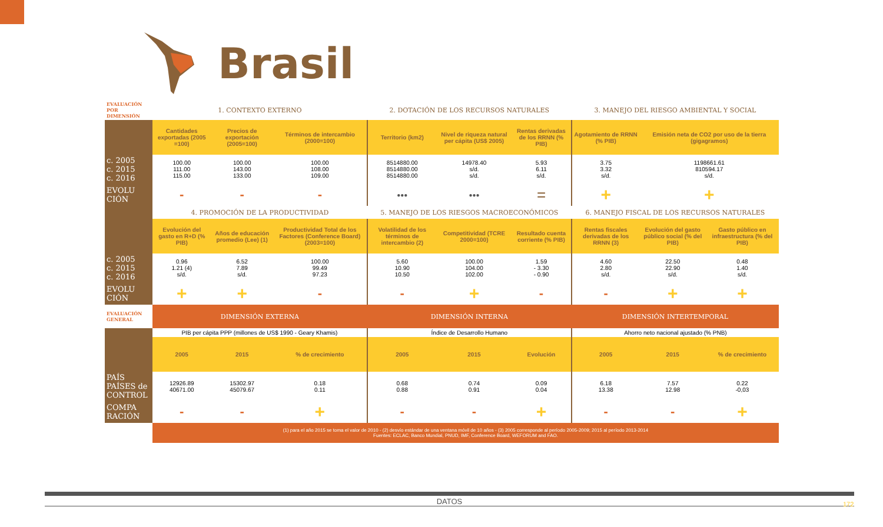Brasil
| EVALUACIÓN POR DIMENSIÓN | 1. CONTEXTO EXTERNO | | | 2. DOTACIÓN DE LOS RECURSOS NATURALES | | | 3. MANEJO DEL RIESGO AMBIENTAL Y SOCIAL | | |
| | Cantidades exportadas (2005 =100) | Precios de exportación (2005=100) | Términos de intercambio (2000=100) | Territorio (km2) | Nivel de riqueza natural per cápita (US$ 2005) | Rentas derivadas de los RRNN (% PIB) | Agotamiento de RRNN (% PIB) | Emisión neta de CO2 por uso de la tierra (gigagramos) | |
| c. 2005 c. 2015 c. 2016 | 100.00 111.00 115.00 | 100.00 143.00 133.00 | 100.00 108.00 109.00 | 8514880.00 8514880.00 8514880.00 | 14978.40 s/d. s/d. | 5.93 6.11 s/d. | 3.75 3.32 s/d. | 1198661.61 810594.17 s/d. | |
| EVOLU CIÓN | - | - | - | ●●● | ●●● | = | + | + | |
| | 4. PROMOCIÓN DE LA PRODUCTIVIDAD | | | 5. MANEJO DE LOS RIESGOS MACROECONÓMICOS | | | 6. MANEJO FISCAL DE LOS RECURSOS NATURALES | | |
| | Evolución del gasto en R+D (% PIB) | Años de educación promedio (Lee) (1) | Productividad Total de los Factores (Conference Board) (2003=100) | Volatilidad de los términos de intercambio (2) | Competitividad (TCRE 2000=100) | Resultado cuenta corriente (% PIB) | Rentas fiscales derivadas de los RRNN (3) | Evolución del gasto público social (% del PIB) | Gasto público en infraestructura (% del PIB) |
| c. 2005 c. 2015 c. 2016 | 0.96 1.21 (4) s/d. | 6.52 7.89 s/d. | 100.00 99.49 97.23 | 5.60 10.90 10.50 | 100.00 104.00 102.00 | 1.59 - 3.30 - 0.90 | 4.60 2.80 s/d. | 22.50 22.90 s/d. | 0.48 1.40 s/d. |
| EVOLU CIÓN | + | + | - | - | + | - | - | + | + |
| EVALUACIÓN GENERAL | DIMENSIÓN EXTERNA | | | DIMENSIÓN INTERNA | | | DIMENSIÓN INTERTEMPORAL | | |
| | PIB per cápita PPP (millones de US$ 1990 - Geary Khamis) | | | Índice de Desarrollo Humano | | | Ahorro neto nacional ajustado (% PNB) | | |
| | 2005 | 2015 | % de crecimiento | 2005 | 2015 | Evolución | 2005 | 2015 | % de crecimiento |
| PAÍS PAÍSES de CONTROL | 12926.89 40671.00 | 15302.97 45079.67 | 0.18 0.11 | 0.68 0.88 | 0.74 0.91 | 0.09 0.04 | 6.18 13.38 | 7.57 12.98 | 0.22 -0,03 |
| COMPA RACIÓN | - | - | + | - | - | + | - | - | + |
| | (1) para el año 2015 se toma el valor de 2010 - (2) desvío estándar de una ventana móvil de 10 años - (3) 2005 corresponde al período 2005-2009; 2015 al período 2013-2014 Fuentes: ECLAC, Banco Mundial, PNUD, IMF, Conference Board, WEFORUM and FAO. | | | | | | | | |
DATOS
172